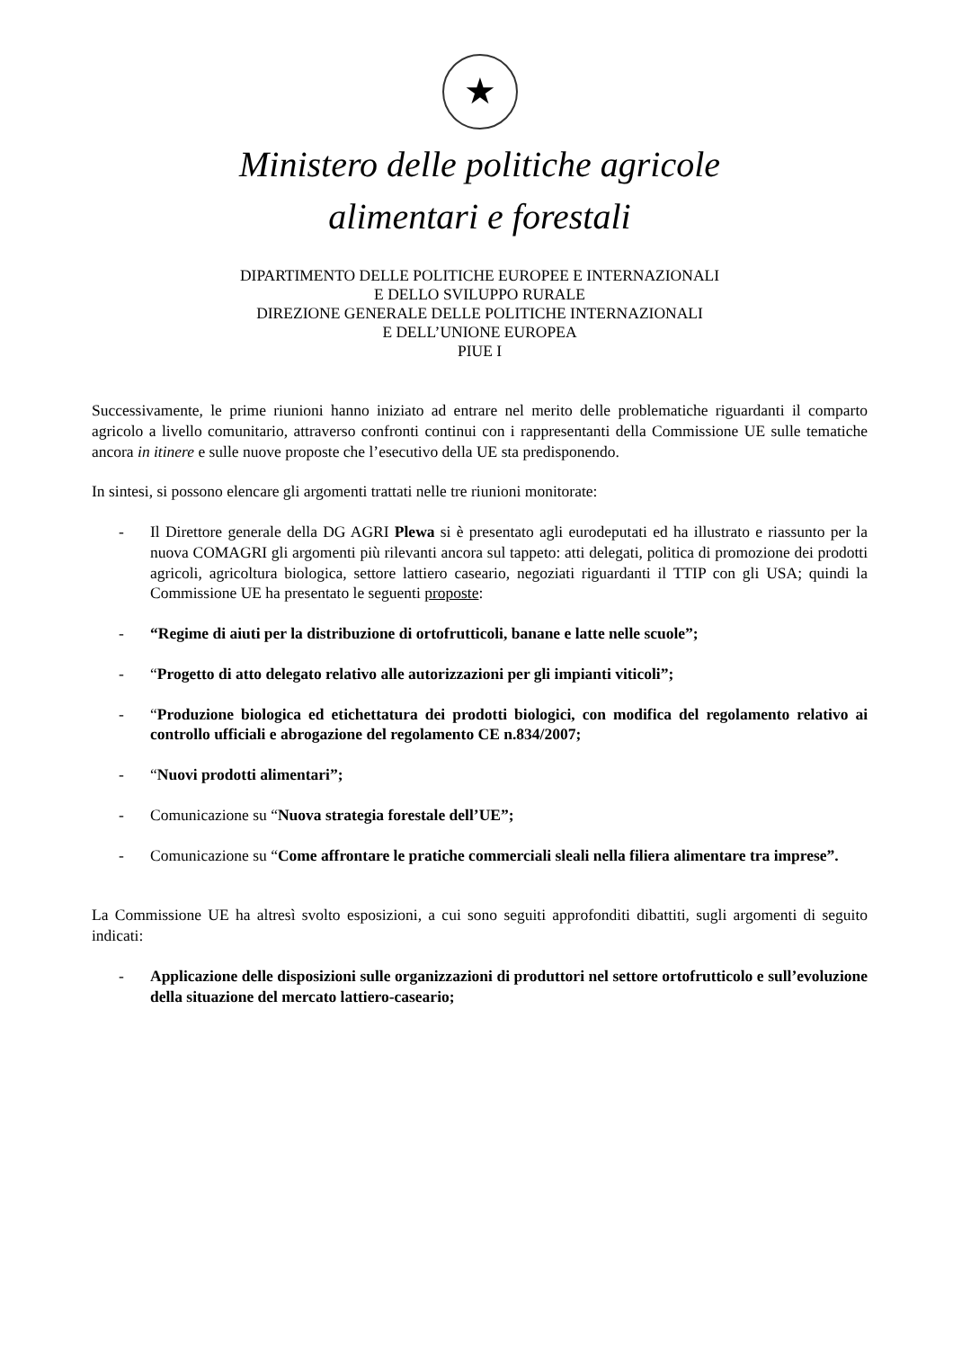★
Ministero delle politiche agricole
alimentari e forestali
DIPARTIMENTO DELLE POLITICHE EUROPEE E INTERNAZIONALI
E DELLO SVILUPPO RURALE
DIREZIONE GENERALE DELLE POLITICHE INTERNAZIONALI
E DELL’UNIONE EUROPEA
PIUE I
Successivamente, le prime riunioni hanno iniziato ad entrare nel merito delle problematiche riguardanti il comparto agricolo a livello comunitario, attraverso confronti continui con i rappresentanti della Commissione UE sulle tematiche ancora in itinere e sulle nuove proposte che l’esecutivo della UE sta predisponendo.
In sintesi, si possono elencare gli argomenti trattati nelle tre riunioni monitorate:
- Il Direttore generale della DG AGRI Plewa si è presentato agli eurodeputati ed ha illustrato e riassunto per la nuova COMAGRI gli argomenti più rilevanti ancora sul tappeto: atti delegati, politica di promozione dei prodotti agricoli, agricoltura biologica, settore lattiero caseario, negoziati riguardanti il TTIP con gli USA; quindi la Commissione UE ha presentato le seguenti proposte:
- “Regime di aiuti per la distribuzione di ortofrutticoli, banane e latte nelle scuole”;
- “Progetto di atto delegato relativo alle autorizzazioni per gli impianti viticoli”;
- “Produzione biologica ed etichettatura dei prodotti biologici, con modifica del regolamento relativo ai controllo ufficiali e abrogazione del regolamento CE n.834/2007;
- “Nuovi prodotti alimentari”;
- Comunicazione su “Nuova strategia forestale dell’UE”;
- Comunicazione su “Come affrontare le pratiche commerciali sleali nella filiera alimentare tra imprese”.
La Commissione UE ha altresì svolto esposizioni, a cui sono seguiti approfonditi dibattiti, sugli argomenti di seguito indicati:
- Applicazione delle disposizioni sulle organizzazioni di produttori nel settore ortofrutticolo e sull’evoluzione della situazione del mercato lattiero-caseario;